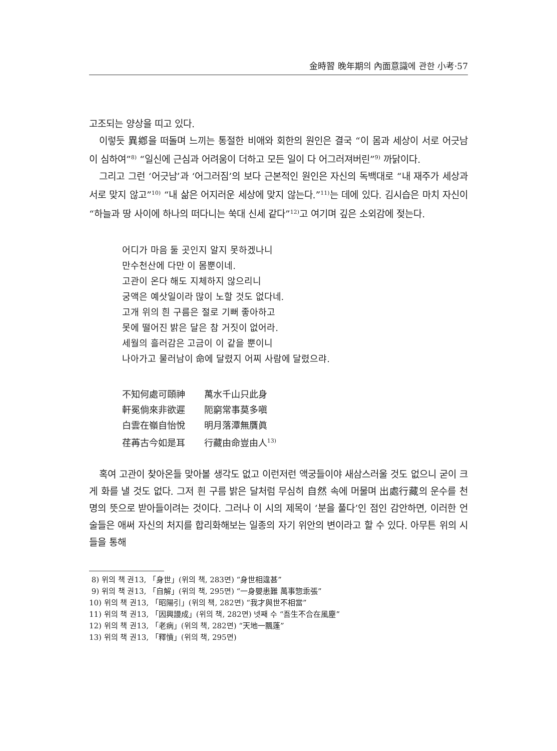金時習 晩年期의 內面意識에 관한 小考·57
고조되는 양상을 띠고 있다.
이렇듯 異鄕을 떠돌며 느끼는 통절한 비애와 회한의 원인은 결국 “이 몸과 세상이 서로 어긋남이 심하여”<sup>8)</sup> “일신에 근심과 어려움이 더하고 모든 일이 다 어그러져버린”<sup>9)</sup> 까닭이다.
그리고 그런 ‘어긋남’과 ‘어그러짐’의 보다 근본적인 원인은 자신의 독백대로 “내 재주가 세상과 서로 맞지 않고”<sup>10)</sup> “내 삶은 어지러운 세상에 맞지 않는다.”<sup>11)</sup>는 데에 있다. 김시습은 마치 자신이 “하늘과 땅 사이에 하나의 떠다니는 쑥대 신세 같다”<sup>12)</sup>고 여기며 깊은 소외감에 젖는다.
어디가 마음 둘 곳인지 알지 못하겠나니
만수천산에 다만 이 몸뿐이네.
고관이 온다 해도 지체하지 않으리니
궁액은 예삿일이라 많이 노할 것도 없다네.
고개 위의 흰 구름은 절로 기뻐 좋아하고
못에 떨어진 밝은 달은 참 거짓이 없어라.
세월의 흘러감은 고금이 이 같을 뿐이니
나아가고 물러남이 命에 달렸지 어찌 사람에 달렸으랴.
不知何處可頤神 萬水千山只此身
軒冕倘來非欲遲 阨窮常事莫多嗔
白雲在嶺自怡悅 明月落潭無贋眞
荏苒古今如是耳 行藏由命豈由人<sup>13)</sup>
혹여 고관이 찾아온들 맞아볼 생각도 없고 이런저런 액궁들이야 새삼스러울 것도 없으니 굳이 크게 화를 낼 것도 없다. 그저 흰 구름 밝은 달처럼 무심히 自然 속에 머물며 出處行藏의 운수를 천명의 뜻으로 받아들이려는 것이다. 그러나 이 시의 제목이 ‘분을 풀다’인 점인 감안하면, 이러한 언술들은 애써 자신의 처지를 합리화해보는 일종의 자기 위안의 변이라고 할 수 있다. 아무튼 위의 시들을 통해
8) 위의 책 권13, 「身世」(위의 책, 283면) “身世相違甚”
9) 위의 책 권13, 「自解」(위의 책, 295면) “一身嬰患難 萬事惣乖張”
10) 위의 책 권13, 「昭陽引」(위의 책, 282면) “我才與世不相當”
11) 위의 책 권13, 「因興謾成」(위의 책, 282면) 넷째 수 “吾生不合在風塵”
12) 위의 책 권13, 「老病」(위의 책, 282면) “天地一飄蓬”
13) 위의 책 권13, 「釋憤」(위의 책, 295면)